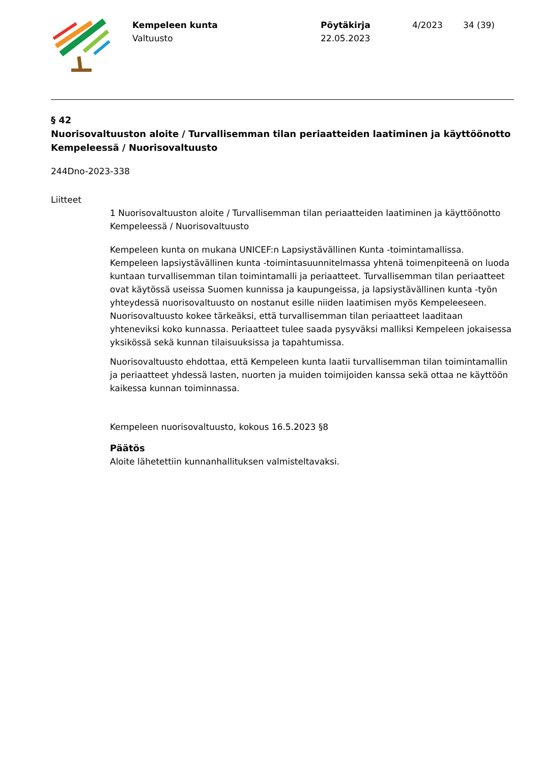Kempeleen kunta
Valtuusto
Pöytäkirja
22.05.2023
4/2023 34 (39)
§ 42
Nuorisovaltuuston aloite / Turvallisemman tilan periaatteiden laatiminen ja käyttöönotto Kempeleessä / Nuorisovaltuusto
244Dno-2023-338
Liitteet
1 Nuorisovaltuuston aloite / Turvallisemman tilan periaatteiden laatiminen ja käyttöönotto Kempeleessä / Nuorisovaltuusto
Kempeleen kunta on mukana UNICEF:n Lapsiystävällinen Kunta -toimintamallissa. Kempeleen lapsiystävällinen kunta -toimintasuunnitelmassa yhtenä toimenpiteenä on luoda kuntaan turvallisemman tilan toimintamalli ja periaatteet. Turvallisemman tilan periaatteet ovat käytössä useissa Suomen kunnissa ja kaupungeissa, ja lapsiystävällinen kunta -työn yhteydessä nuorisovaltuusto on nostanut esille niiden laatimisen myös Kempeleeseen. Nuorisovaltuusto kokee tärkeäksi, että turvallisemman tilan periaatteet laaditaan yhteneviksi koko kunnassa. Periaatteet tulee saada pysyväksi malliksi Kempeleen jokaisessa yksikössä sekä kunnan tilaisuuksissa ja tapahtumissa.
Nuorisovaltuusto ehdottaa, että Kempeleen kunta laatii turvallisemman tilan toimintamallin ja periaatteet yhdessä lasten, nuorten ja muiden toimijoiden kanssa sekä ottaa ne käyttöön kaikessa kunnan toiminnassa.
Kempeleen nuorisovaltuusto, kokous 16.5.2023 §8
Päätös
Aloite lähetettiin kunnanhallituksen valmisteltavaksi.